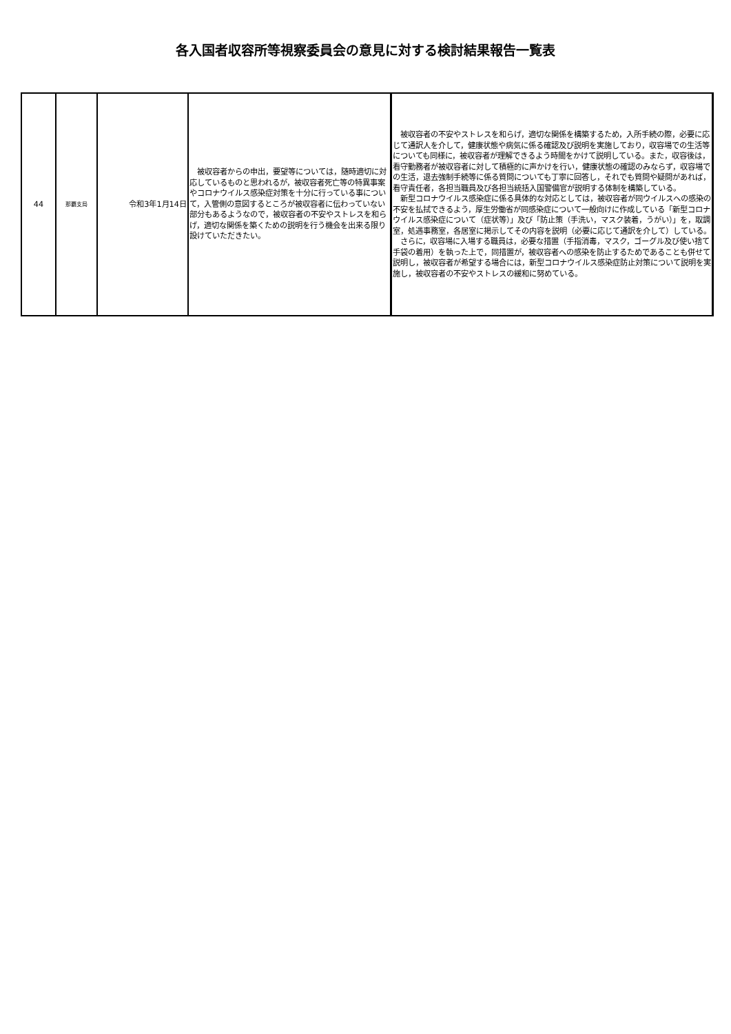各入国者収容所等視察委員会の意見に対する検討結果報告一覧表
| 44 | 那覇支局 | 令和3年1月14日 | 被収容者からの申出，要望等については，随時適切に対応しているものと思われるが，被収容者死亡等の特異事案やコロナウイルス感染症対策を十分に行っている事について，入管側の意図するところが被収容者に伝わっていない部分もあるようなので，被収容者の不安やストレスを和らげ，適切な関係を築くための説明を行う機会を出来る限り設けていただきたい。 | 被収容者の不安やストレスを和らげ，適切な関係を構築するため，入所手続の際，必要に応じて通訳人を介して，健康状態や病気に係る確認及び説明を実施しており，収容場での生活等についても同様に，被収容者が理解できるよう時間をかけて説明している。また，収容後は，看守勤務者が被収容者に対して積極的に声かけを行い，健康状態の確認のみならず，収容場での生活，退去強制手続等に係る質問についても丁寧に回答し，それでも質問や疑問があれば，看守責任者，各担当職員及び各担当統括入国警備官が説明する体制を構築している。 新型コロナウイルス感染症に係る具体的な対応としては，被収容者が同ウイルスへの感染の不安を払拭できるよう，厚生労働省が同感染症について一般向けに作成している「新型コロナウイルス感染症について（症状等）」及び「防止策（手洗い，マスク装着，うがい）」を，取調室，処遇事務室，各居室に掲示してその内容を説明（必要に応じて通訳を介して）している。 さらに，収容場に入場する職員は，必要な措置（手指消毒，マスク，ゴーグル及び使い捨て手袋の着用）を執った上で，同措置が，被収容者への感染を防止するためであることも併せて説明し，被収容者が希望する場合には，新型コロナウイルス感染症防止対策について説明を実施し，被収容者の不安やストレスの緩和に努めている。 |